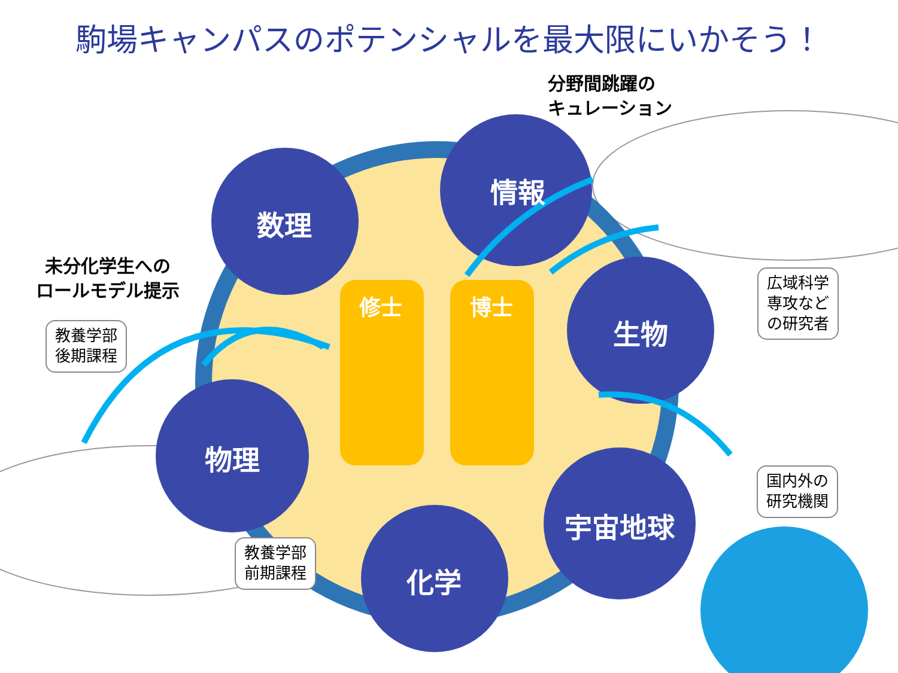駒場キャンパスのポテンシャルを最大限にいかそう！
数理
情報
生物
物理
宇宙地球
化学
修士 博士
分野間跳躍の
キュレーション
未分化学生への
ロールモデル提示
教養学部
後期課程
教養学部
前期課程
広域科学
専攻など
の研究者
国内外の
研究機関